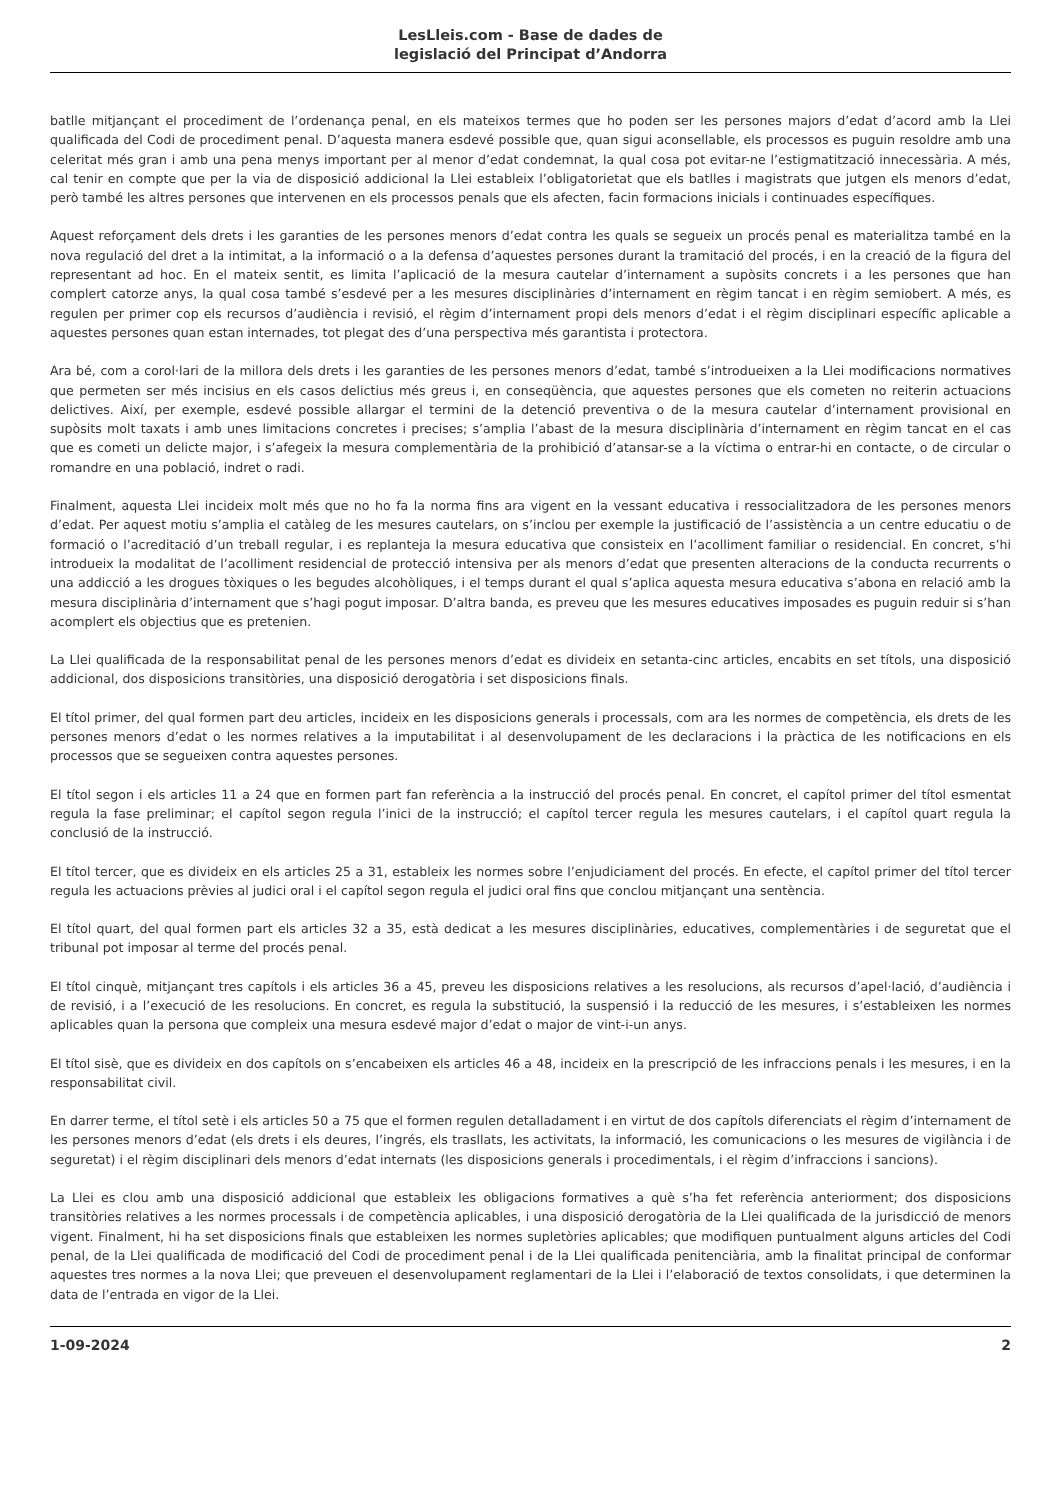LesLleis.com - Base de dades de
legislació del Principat d’Andorra
batlle mitjançant el procediment de l’ordenança penal, en els mateixos termes que ho poden ser les persones majors d’edat d’acord amb la Llei qualificada del Codi de procediment penal. D’aquesta manera esdevé possible que, quan sigui aconsellable, els processos es puguin resoldre amb una celeritat més gran i amb una pena menys important per al menor d’edat condemnat, la qual cosa pot evitar-ne l’estigmatització innecessària. A més, cal tenir en compte que per la via de disposició addicional la Llei estableix l’obligatorietat que els batlles i magistrats que jutgen els menors d’edat, però també les altres persones que intervenen en els processos penals que els afecten, facin formacions inicials i continuades específiques.
Aquest reforçament dels drets i les garanties de les persones menors d’edat contra les quals se segueix un procés penal es materialitza també en la nova regulació del dret a la intimitat, a la informació o a la defensa d’aquestes persones durant la tramitació del procés, i en la creació de la figura del representant ad hoc. En el mateix sentit, es limita l’aplicació de la mesura cautelar d’internament a supòsits concrets i a les persones que han complert catorze anys, la qual cosa també s’esdevé per a les mesures disciplinàries d’internament en règim tancat i en règim semiobert. A més, es regulen per primer cop els recursos d’audiència i revisió, el règim d’internament propi dels menors d’edat i el règim disciplinari específic aplicable a aquestes persones quan estan internades, tot plegat des d’una perspectiva més garantista i protectora.
Ara bé, com a corol·lari de la millora dels drets i les garanties de les persones menors d’edat, també s’introdueixen a la Llei modificacions normatives que permeten ser més incisius en els casos delictius més greus i, en conseqüència, que aquestes persones que els cometen no reiterin actuacions delictives. Així, per exemple, esdevé possible allargar el termini de la detenció preventiva o de la mesura cautelar d’internament provisional en supòsits molt taxats i amb unes limitacions concretes i precises; s’amplia l’abast de la mesura disciplinària d’internament en règim tancat en el cas que es cometi un delicte major, i s’afegeix la mesura complementària de la prohibició d’atansar-se a la víctima o entrar-hi en contacte, o de circular o romandre en una població, indret o radi.
Finalment, aquesta Llei incideix molt més que no ho fa la norma fins ara vigent en la vessant educativa i ressocialitzadora de les persones menors d’edat. Per aquest motiu s’amplia el catàleg de les mesures cautelars, on s’inclou per exemple la justificació de l’assistència a un centre educatiu o de formació o l’acreditació d’un treball regular, i es replanteja la mesura educativa que consisteix en l’acolliment familiar o residencial. En concret, s’hi introdueix la modalitat de l’acolliment residencial de protecció intensiva per als menors d’edat que presenten alteracions de la conducta recurrents o una addicció a les drogues tòxiques o les begudes alcohòliques, i el temps durant el qual s’aplica aquesta mesura educativa s’abona en relació amb la mesura disciplinària d’internament que s’hagi pogut imposar. D’altra banda, es preveu que les mesures educatives imposades es puguin reduir si s’han acomplert els objectius que es pretenien.
La Llei qualificada de la responsabilitat penal de les persones menors d’edat es divideix en setanta-cinc articles, encabits en set títols, una disposició addicional, dos disposicions transitòries, una disposició derogatòria i set disposicions finals.
El títol primer, del qual formen part deu articles, incideix en les disposicions generals i processals, com ara les normes de competència, els drets de les persones menors d’edat o les normes relatives a la imputabilitat i al desenvolupament de les declaracions i la pràctica de les notificacions en els processos que se segueixen contra aquestes persones.
El títol segon i els articles 11 a 24 que en formen part fan referència a la instrucció del procés penal. En concret, el capítol primer del títol esmentat regula la fase preliminar; el capítol segon regula l’inici de la instrucció; el capítol tercer regula les mesures cautelars, i el capítol quart regula la conclusió de la instrucció.
El títol tercer, que es divideix en els articles 25 a 31, estableix les normes sobre l’enjudiciament del procés. En efecte, el capítol primer del títol tercer regula les actuacions prèvies al judici oral i el capítol segon regula el judici oral fins que conclou mitjançant una sentència.
El títol quart, del qual formen part els articles 32 a 35, està dedicat a les mesures disciplinàries, educatives, complementàries i de seguretat que el tribunal pot imposar al terme del procés penal.
El títol cinquè, mitjançant tres capítols i els articles 36 a 45, preveu les disposicions relatives a les resolucions, als recursos d’apel·lació, d’audiència i de revisió, i a l’execució de les resolucions. En concret, es regula la substitució, la suspensió i la reducció de les mesures, i s’estableixen les normes aplicables quan la persona que compleix una mesura esdevé major d’edat o major de vint-i-un anys.
El títol sisè, que es divideix en dos capítols on s’encabeixen els articles 46 a 48, incideix en la prescripció de les infraccions penals i les mesures, i en la responsabilitat civil.
En darrer terme, el títol setè i els articles 50 a 75 que el formen regulen detalladament i en virtut de dos capítols diferenciats el règim d’internament de les persones menors d’edat (els drets i els deures, l’ingrés, els trasllats, les activitats, la informació, les comunicacions o les mesures de vigilància i de seguretat) i el règim disciplinari dels menors d’edat internats (les disposicions generals i procedimentals, i el règim d’infraccions i sancions).
La Llei es clou amb una disposició addicional que estableix les obligacions formatives a què s’ha fet referència anteriorment; dos disposicions transitòries relatives a les normes processals i de competència aplicables, i una disposició derogatòria de la Llei qualificada de la jurisdicció de menors vigent. Finalment, hi ha set disposicions finals que estableixen les normes supletòries aplicables; que modifiquen puntualment alguns articles del Codi penal, de la Llei qualificada de modificació del Codi de procediment penal i de la Llei qualificada penitenciària, amb la finalitat principal de conformar aquestes tres normes a la nova Llei; que preveuen el desenvolupament reglamentari de la Llei i l’elaboració de textos consolidats, i que determinen la data de l’entrada en vigor de la Llei.
1-09-2024 2